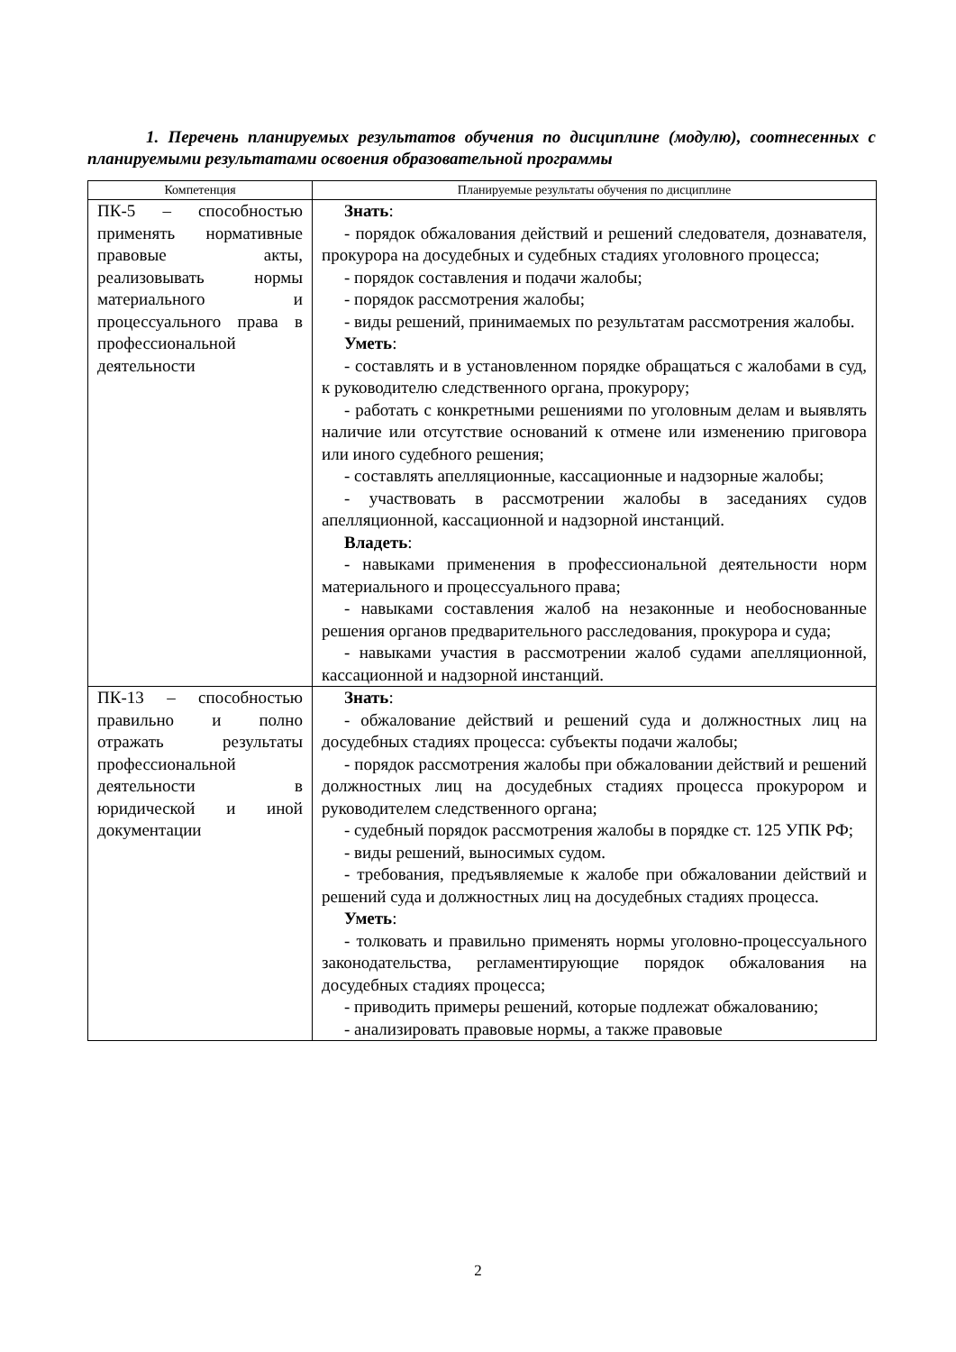1. Перечень планируемых результатов обучения по дисциплине (модулю), соотнесенных с планируемыми результатами освоения образовательной программы
| Компетенция | Планируемые результаты обучения по дисциплине |
| --- | --- |
| ПК-5 – способностью применять нормативные правовые акты, реализовывать нормы материального и процессуального права в профессиональной деятельности | Знать : - порядок обжалования действий и решений следователя, дознавателя, прокурора на досудебных и судебных стадиях уголовного процесса; - порядок составления и подачи жалобы; - порядок рассмотрения жалобы; - виды решений, принимаемых по результатам рассмотрения жалобы. Уметь : - составлять и в установленном порядке обращаться с жалобами в суд, к руководителю следственного органа, прокурору; - работать с конкретными решениями по уголовным делам и выявлять наличие или отсутствие оснований к отмене или изменению приговора или иного судебного решения; - составлять апелляционные, кассационные и надзорные жалобы; - участвовать в рассмотрении жалобы в заседаниях судов апелляционной, кассационной и надзорной инстанций. Владеть : - навыками применения в профессиональной деятельности норм материального и процессуального права; - навыками составления жалоб на незаконные и необоснованные решения органов предварительного расследования, прокурора и суда; - навыками участия в рассмотрении жалоб судами апелляционной, кассационной и надзорной инстанций. |
| ПК-13 – способностью правильно и полно отражать результаты профессиональной деятельности в юридической и иной документации | Знать : - обжалование действий и решений суда и должностных лиц на досудебных стадиях процесса: субъекты подачи жалобы; - порядок рассмотрения жалобы при обжаловании действий и решений должностных лиц на досудебных стадиях процесса прокурором и руководителем следственного органа; - судебный порядок рассмотрения жалобы в порядке ст. 125 УПК РФ; - виды решений, выносимых судом. - требования, предъявляемые к жалобе при обжаловании действий и решений суда и должностных лиц на досудебных стадиях процесса. Уметь : - толковать и правильно применять нормы уголовно-процессуального законодательства, регламентирующие порядок обжалования на досудебных стадиях процесса; - приводить примеры решений, которые подлежат обжалованию; - анализировать правовые нормы, а также правовые |
2